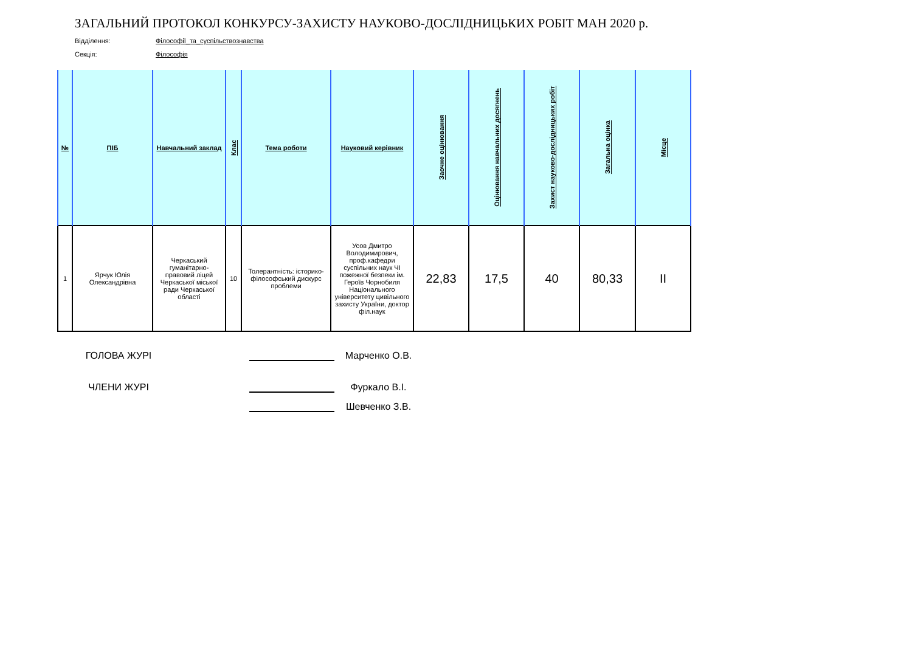ЗАГАЛЬНИЙ ПРОТОКОЛ КОНКУРСУ-ЗАХИСТУ НАУКОВО-ДОСЛІДНИЦЬКИХ РОБІТ МАН 2020 р.
Відділення: Філософії_та_суспільствознавства
Секція: Філософія
| № | ПІБ | Навчальний заклад | Клас | Тема роботи | Науковий керівник | Заочне оцінювання | Оцінювання навчальних досягнень | Захист науково-дослідницьких робіт | Загальна оцінка | Місце |
| --- | --- | --- | --- | --- | --- | --- | --- | --- | --- | --- |
| 1 | Ярчук Юлія Олександрівна | Черкаський гуманітарно-правовий ліцей Черкаської міської ради Черкаської області | 10 | Толерантність: історико-філософський дискурс проблеми | Усов Дмитро Володимирович, проф.кафедри суспільних наук ЧІ пожежної безпеки ім. Героїв Чорнобиля Національного університету цивільного захисту України, доктор філ.наук | 22,83 | 17,5 | 40 | 80,33 | II |
ГОЛОВА ЖУРІ
Марченко О.В.
ЧЛЕНИ ЖУРІ
Фуркало В.І.
Шевченко З.В.